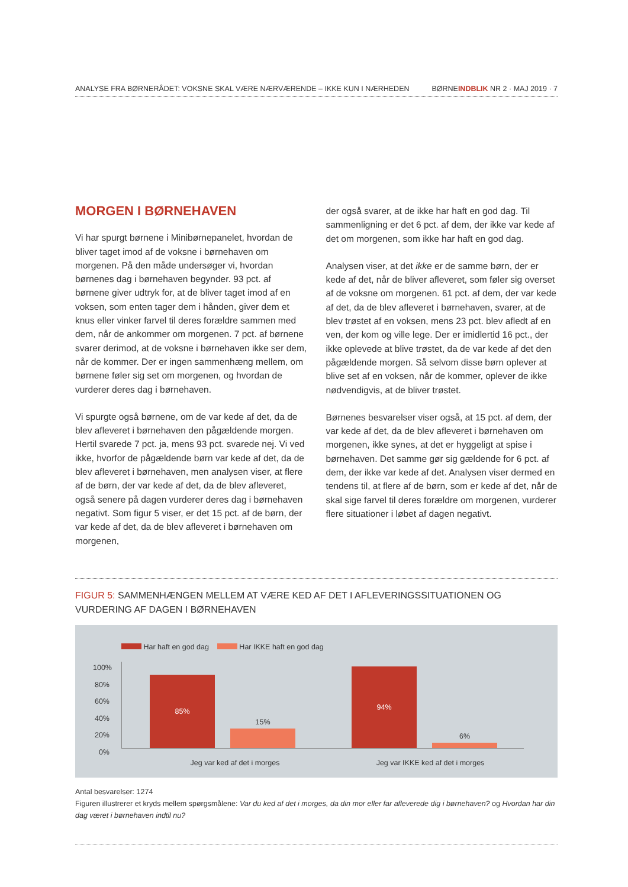ANALYSE FRA BØRNERÅDET: VOKSNE SKAL VÆRE NÆRVÆRENDE – IKKE KUN I NÆRHEDEN
BØRNEINDBLIK NR 2 · MAJ 2019 · 7
MORGEN I BØRNEHAVEN
Vi har spurgt børnene i Minibørnepanelet, hvordan de bliver taget imod af de voksne i børnehaven om morgenen. På den måde undersøger vi, hvordan børnenes dag i børnehaven begynder. 93 pct. af børnene giver udtryk for, at de bliver taget imod af en voksen, som enten tager dem i hånden, giver dem et knus eller vinker farvel til deres forældre sammen med dem, når de ankommer om morgenen. 7 pct. af børnene svarer derimod, at de voksne i børnehaven ikke ser dem, når de kommer. Der er ingen sammenhæng mellem, om børnene føler sig set om morgenen, og hvordan de vurderer deres dag i børnehaven.
Vi spurgte også børnene, om de var kede af det, da de blev afleveret i børnehaven den pågældende morgen. Hertil svarede 7 pct. ja, mens 93 pct. svarede nej. Vi ved ikke, hvorfor de pågældende børn var kede af det, da de blev afleveret i børnehaven, men analysen viser, at flere af de børn, der var kede af det, da de blev afleveret, også senere på dagen vurderer deres dag i børnehaven negativt. Som figur 5 viser, er det 15 pct. af de børn, der var kede af det, da de blev afleveret i børnehaven om morgenen,
der også svarer, at de ikke har haft en god dag. Til sammenligning er det 6 pct. af dem, der ikke var kede af det om morgenen, som ikke har haft en god dag.
Analysen viser, at det ikke er de samme børn, der er kede af det, når de bliver afleveret, som føler sig overset af de voksne om morgenen. 61 pct. af dem, der var kede af det, da de blev afleveret i børnehaven, svarer, at de blev trøstet af en voksen, mens 23 pct. blev afledt af en ven, der kom og ville lege. Der er imidlertid 16 pct., der ikke oplevede at blive trøstet, da de var kede af det den pågældende morgen. Så selvom disse børn oplever at blive set af en voksen, når de kommer, oplever de ikke nødvendigvis, at de bliver trøstet.
Børnenes besvarelser viser også, at 15 pct. af dem, der var kede af det, da de blev afleveret i børnehaven om morgenen, ikke synes, at det er hyggeligt at spise i børnehaven. Det samme gør sig gældende for 6 pct. af dem, der ikke var kede af det. Analysen viser dermed en tendens til, at flere af de børn, som er kede af det, når de skal sige farvel til deres forældre om morgenen, vurderer flere situationer i løbet af dagen negativt.
FIGUR 5: SAMMENHÆNGEN MELLEM AT VÆRE KED AF DET I AFLEVERINGSSITUATIONEN OG VURDERING AF DAGEN I BØRNEHAVEN
Har haft en god dag Har IKKE haft en god dag
100%
80%
60%
40%
20%
0%
85%
15%
94%
6%
Jeg var ked af det i morges
Jeg var IKKE ked af det i morges
Antal besvarelser: 1274
Figuren illustrerer et kryds mellem spørgsmålene: Var du ked af det i morges, da din mor eller far afleverede dig i børnehaven? og Hvordan har din dag været i børnehaven indtil nu?